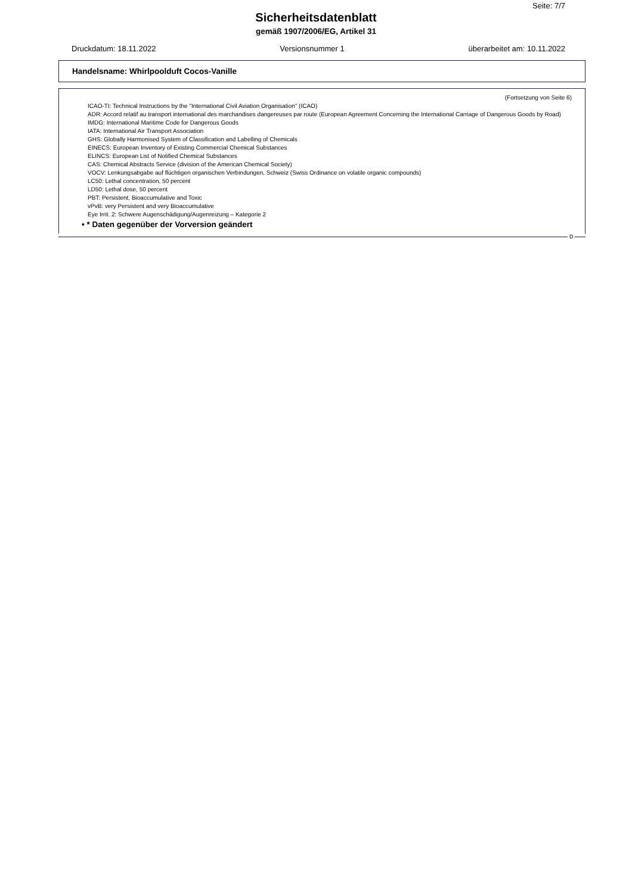Seite: 7/7
Sicherheitsdatenblatt
gemäß 1907/2006/EG, Artikel 31
Druckdatum: 18.11.2022 Versionsnummer 1 überarbeitet am: 10.11.2022
Handelsname: Whirlpoolduft Cocos-Vanille
(Fortsetzung von Seite 6)
ICAO-TI: Technical Instructions by the "International Civil Aviation Organisation" (ICAO)
ADR: Accord relatif au transport international des marchandises dangereuses par route (European Agreement Concerning the International Carriage of Dangerous Goods by Road)
IMDG: International Maritime Code for Dangerous Goods
IATA: International Air Transport Association
GHS: Globally Harmonised System of Classification and Labelling of Chemicals
EINECS: European Inventory of Existing Commercial Chemical Substances
ELINCS: European List of Notified Chemical Substances
CAS: Chemical Abstracts Service (division of the American Chemical Society)
VOCV: Lenkungsabgabe auf flüchtigen organischen Verbindungen, Schweiz (Swiss Ordinance on volatile organic compounds)
LC50: Lethal concentration, 50 percent
LD50: Lethal dose, 50 percent
PBT: Persistent, Bioaccumulative and Toxic
vPvB: very Persistent and very Bioaccumulative
Eye Irrit. 2: Schwere Augenschädigung/Augenreizung – Kategorie 2
• * Daten gegenüber der Vorversion geändert
D